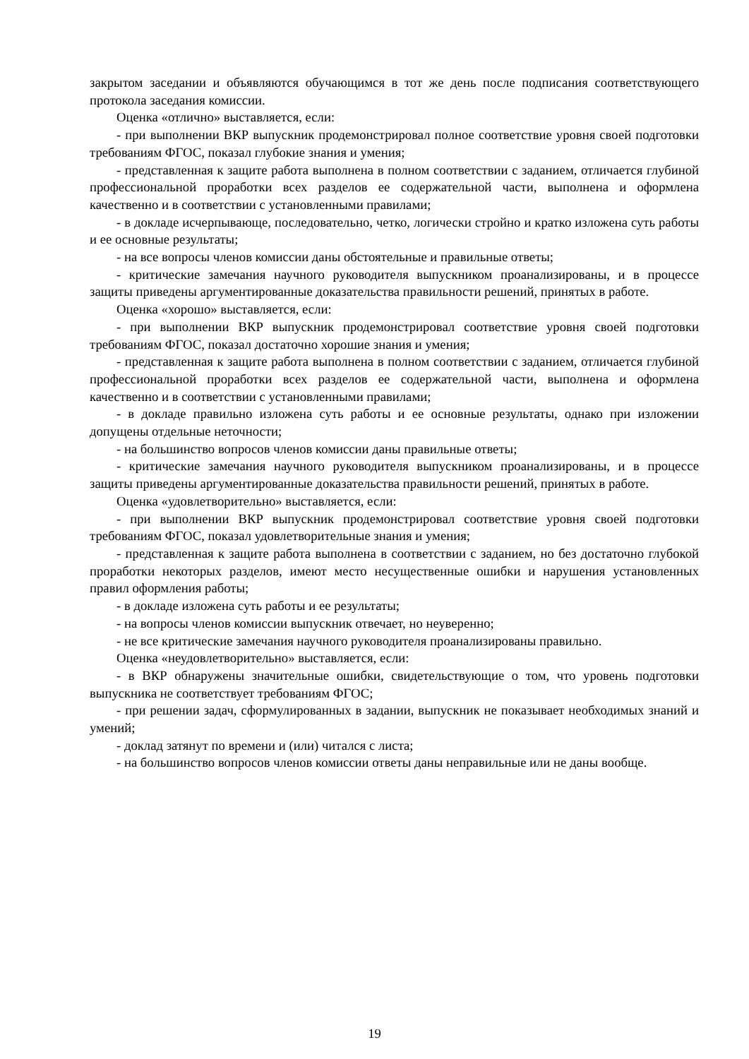закрытом заседании и объявляются обучающимся в тот же день после подписания соответствующего протокола заседания комиссии.
Оценка «отлично» выставляется, если:
- при выполнении ВКР выпускник продемонстрировал полное соответствие уровня своей подготовки требованиям ФГОС, показал глубокие знания и умения;
- представленная к защите работа выполнена в полном соответствии с заданием, отличается глубиной профессиональной проработки всех разделов ее содержательной части, выполнена и оформлена качественно и в соответствии с установленными правилами;
- в докладе исчерпывающе, последовательно, четко, логически стройно и кратко изложена суть работы и ее основные результаты;
- на все вопросы членов комиссии даны обстоятельные и правильные ответы;
- критические замечания научного руководителя выпускником проанализированы, и в процессе защиты приведены аргументированные доказательства правильности решений, принятых в работе.
Оценка «хорошо» выставляется, если:
- при выполнении ВКР выпускник продемонстрировал соответствие уровня своей подготовки требованиям ФГОС, показал достаточно хорошие знания и умения;
- представленная к защите работа выполнена в полном соответствии с заданием, отличается глубиной профессиональной проработки всех разделов ее содержательной части, выполнена и оформлена качественно и в соответствии с установленными правилами;
- в докладе правильно изложена суть работы и ее основные результаты, однако при изложении допущены отдельные неточности;
- на большинство вопросов членов комиссии даны правильные ответы;
- критические замечания научного руководителя выпускником проанализированы, и в процессе защиты приведены аргументированные доказательства правильности решений, принятых в работе.
Оценка «удовлетворительно» выставляется, если:
- при выполнении ВКР выпускник продемонстрировал соответствие уровня своей подготовки требованиям ФГОС, показал удовлетворительные знания и умения;
- представленная к защите работа выполнена в соответствии с заданием, но без достаточно глубокой проработки некоторых разделов, имеют место несущественные ошибки и нарушения установленных правил оформления работы;
- в докладе изложена суть работы и ее результаты;
- на вопросы членов комиссии выпускник отвечает, но неуверенно;
- не все критические замечания научного руководителя проанализированы правильно.
Оценка «неудовлетворительно» выставляется, если:
- в ВКР обнаружены значительные ошибки, свидетельствующие о том, что уровень подготовки выпускника не соответствует требованиям ФГОС;
- при решении задач, сформулированных в задании, выпускник не показывает необходимых знаний и умений;
- доклад затянут по времени и (или) читался с листа;
- на большинство вопросов членов комиссии ответы даны неправильные или не даны вообще.
19